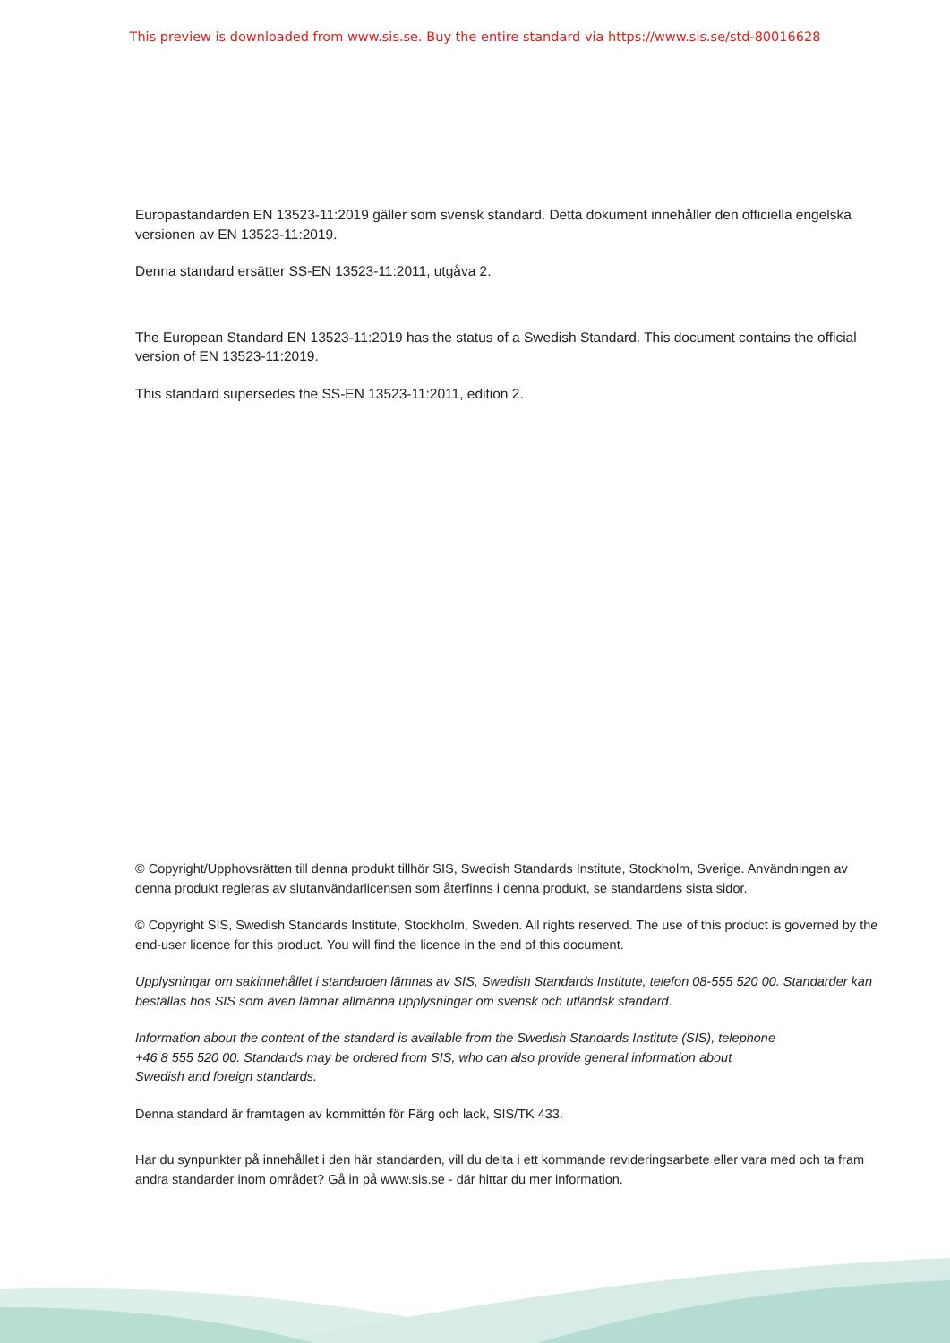This preview is downloaded from www.sis.se. Buy the entire standard via https://www.sis.se/std-80016628
Europastandarden EN 13523-11:2019 gäller som svensk standard. Detta dokument innehåller den officiella engelska versionen av EN 13523-11:2019.
Denna standard ersätter SS-EN 13523-11:2011, utgåva 2.
The European Standard EN 13523-11:2019 has the status of a Swedish Standard. This document contains the official version of EN 13523-11:2019.
This standard supersedes the SS-EN 13523-11:2011, edition 2.
© Copyright/Upphovsrätten till denna produkt tillhör SIS, Swedish Standards Institute, Stockholm, Sverige. Användningen av denna produkt regleras av slutanvändarlicensen som återfinns i denna produkt, se standardens sista sidor.
© Copyright SIS, Swedish Standards Institute, Stockholm, Sweden. All rights reserved. The use of this product is governed by the end-user licence for this product. You will find the licence in the end of this document.
Upplysningar om sakinnehållet i standarden lämnas av SIS, Swedish Standards Institute, telefon 08-555 520 00. Standarder kan beställas hos SIS som även lämnar allmänna upplysningar om svensk och utländsk standard.
Information about the content of the standard is available from the Swedish Standards Institute (SIS), telephone +46 8 555 520 00. Standards may be ordered from SIS, who can also provide general information about Swedish and foreign standards.
Denna standard är framtagen av kommittén för Färg och lack, SIS/TK 433.
Har du synpunkter på innehållet i den här standarden, vill du delta i ett kommande revideringsarbete eller vara med och ta fram andra standarder inom området? Gå in på www.sis.se - där hittar du mer information.